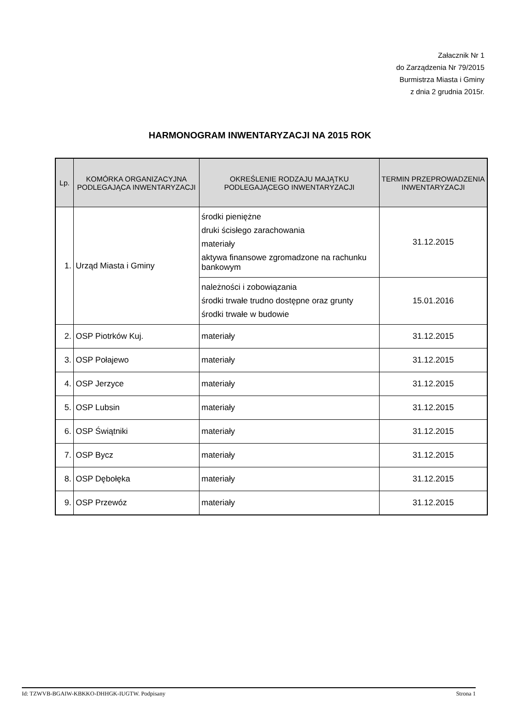Załacznik Nr 1
do Zarządzenia Nr 79/2015
Burmistrza Miasta i Gminy
z dnia 2 grudnia 2015r.
HARMONOGRAM INWENTARYZACJI NA 2015 ROK
| Lp. | KOMÓRKA ORGANIZACYJNA PODLEGAJĄCA INWENTARYZACJI | OKREŚLENIE RODZAJU MAJĄTKU PODLEGAJĄCEGO INWENTARYZACJI | TERMIN PRZEPROWADZENIA INWENTARYZACJI |
| --- | --- | --- | --- |
| 1. | Urząd Miasta i Gminy | środki pieniężne druki ścisłego zarachowania materiały aktywa finansowe zgromadzone na rachunku bankowym | 31.12.2015 |
| | | należności i zobowiązania środki trwałe trudno dostępne oraz grunty środki trwałe w budowie | 15.01.2016 |
| 2. | OSP Piotrków Kuj. | materiały | 31.12.2015 |
| 3. | OSP Połajewo | materiały | 31.12.2015 |
| 4. | OSP Jerzyce | materiały | 31.12.2015 |
| 5. | OSP Lubsin | materiały | 31.12.2015 |
| 6. | OSP Świątniki | materiały | 31.12.2015 |
| 7. | OSP Bycz | materiały | 31.12.2015 |
| 8. | OSP Dębołęka | materiały | 31.12.2015 |
| 9. | OSP Przewóz | materiały | 31.12.2015 |
Id: TZWVB-BGAIW-KBKKO-DHHGK-IUGTW. Podpisany Strona 1